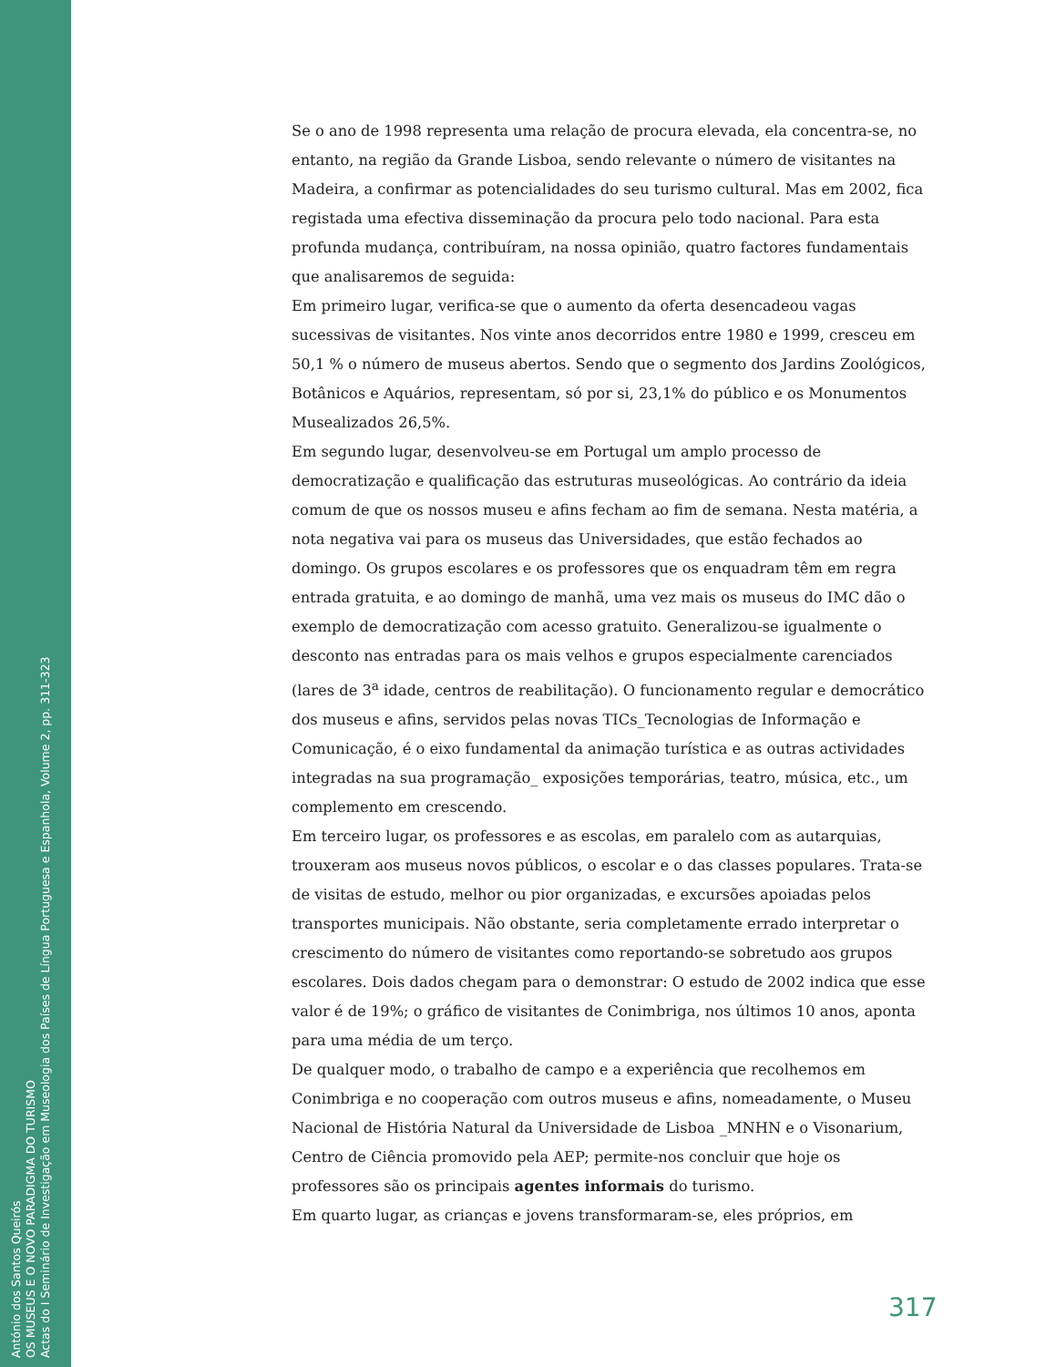Se o ano de 1998 representa uma relação de procura elevada, ela concentra-se, no entanto, na região da Grande Lisboa, sendo relevante o número de visitantes na Madeira, a confirmar as potencialidades do seu turismo cultural. Mas em 2002, fica registada uma efectiva disseminação da procura pelo todo nacional. Para esta profunda mudança, contribuíram, na nossa opinião, quatro factores fundamentais que analisaremos de seguida:
Em primeiro lugar, verifica-se que o aumento da oferta desencadeou vagas sucessivas de visitantes. Nos vinte anos decorridos entre 1980 e 1999, cresceu em 50,1 % o número de museus abertos. Sendo que o segmento dos Jardins Zoológicos, Botânicos e Aquários, representam, só por si, 23,1% do público e os Monumentos Musealizados 26,5%.
Em segundo lugar, desenvolveu-se em Portugal um amplo processo de democratização e qualificação das estruturas museológicas. Ao contrário da ideia comum de que os nossos museu e afins fecham ao fim de semana. Nesta matéria, a nota negativa vai para os museus das Universidades, que estão fechados ao domingo. Os grupos escolares e os professores que os enquadram têm em regra entrada gratuita, e ao domingo de manhã, uma vez mais os museus do IMC dão o exemplo de democratização com acesso gratuito. Generalizou-se igualmente o desconto nas entradas para os mais velhos e grupos especialmente carenciados (lares de 3<sup>a</sup> idade, centros de reabilitação). O funcionamento regular e democrático dos museus e afins, servidos pelas novas TICs_Tecnologias de Informação e Comunicação, é o eixo fundamental da animação turística e as outras actividades integradas na sua programação_ exposições temporárias, teatro, música, etc., um complemento em crescendo.
Em terceiro lugar, os professores e as escolas, em paralelo com as autarquias, trouxeram aos museus novos públicos, o escolar e o das classes populares. Trata-se de visitas de estudo, melhor ou pior organizadas, e excursões apoiadas pelos transportes municipais. Não obstante, seria completamente errado interpretar o crescimento do número de visitantes como reportando-se sobretudo aos grupos escolares. Dois dados chegam para o demonstrar: O estudo de 2002 indica que esse valor é de 19%; o gráfico de visitantes de Conimbriga, nos últimos 10 anos, aponta para uma média de um terço.
De qualquer modo, o trabalho de campo e a experiência que recolhemos em Conimbriga e no cooperação com outros museus e afins, nomeadamente, o Museu Nacional de História Natural da Universidade de Lisboa _MNHN e o Visonarium, Centro de Ciência promovido pela AEP; permite-nos concluir que hoje os professores são os principais agentes informais do turismo.
Em quarto lugar, as crianças e jovens transformaram-se, eles próprios, em
317
António dos Santos Queirós
OS MUSEUS E O NOVO PARADIGMA DO TURISMO
Actas do I Seminário de Investigação em Museologia dos Países de Língua Portuguesa e Espanhola, Volume 2, pp. 311-323